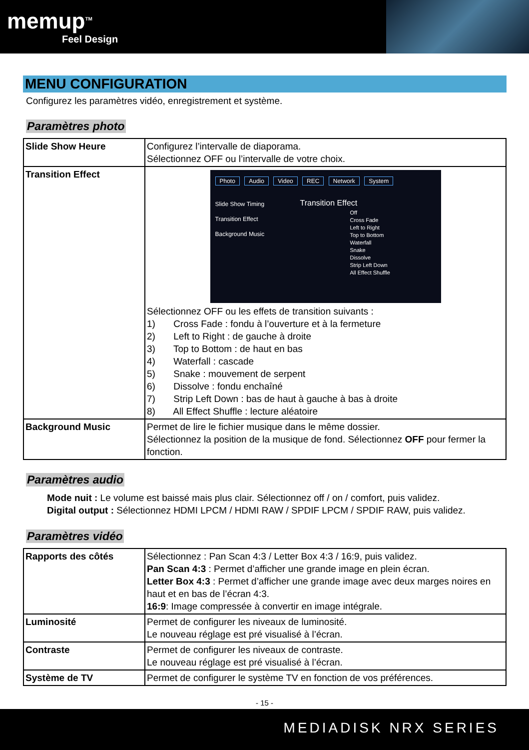memup<sup>TM</sup>
Feel Design
MENU CONFIGURATION
Configurez les paramètres vidéo, enregistrement et système.
Paramètres photo
| Slide Show Heure | Configurez l’intervalle de diaporama. Sélectionnez OFF ou l’intervalle de votre choix. |
| Transition Effect | Photo Audio Video REC Network System Slide Show Timing Transition Effect Background Music Transition Effect Off Cross Fade Left to Right Top to Bottom Waterfall Snake Dissolve Strip Left Down All Effect Shuffle Sélectionnez OFF ou les effets de transition suivants : 1) Cross Fade : fondu à l’ouverture et à la fermeture 2) Left to Right : de gauche à droite 3) Top to Bottom : de haut en bas 4) Waterfall : cascade 5) Snake : mouvement de serpent 6) Dissolve : fondu enchaîné 7) Strip Left Down : bas de haut à gauche à bas à droite 8) All Effect Shuffle : lecture aléatoire |
| Background Music | Permet de lire le fichier musique dans le même dossier. Sélectionnez la position de la musique de fond. Sélectionnez OFF pour fermer la fonction. |
Paramètres audio
Mode nuit : Le volume est baissé mais plus clair. Sélectionnez off / on / comfort, puis validez.
Digital output : Sélectionnez HDMI LPCM / HDMI RAW / SPDIF LPCM / SPDIF RAW, puis validez.
Paramètres vidéo
| Rapports des côtés | Sélectionnez : Pan Scan 4:3 / Letter Box 4:3 / 16:9, puis validez. Pan Scan 4:3 : Permet d’afficher une grande image en plein écran. Letter Box 4:3 : Permet d’afficher une grande image avec deux marges noires en haut et en bas de l’écran 4:3. 16:9 : Image compressée à convertir en image intégrale. |
| Luminosité | Permet de configurer les niveaux de luminosité. Le nouveau réglage est pré visualisé à l’écran. |
| Contraste | Permet de configurer les niveaux de contraste. Le nouveau réglage est pré visualisé à l’écran. |
| Système de TV | Permet de configurer le système TV en fonction de vos préférences. |
- 15 -
MEDIADISK NRX SERIES